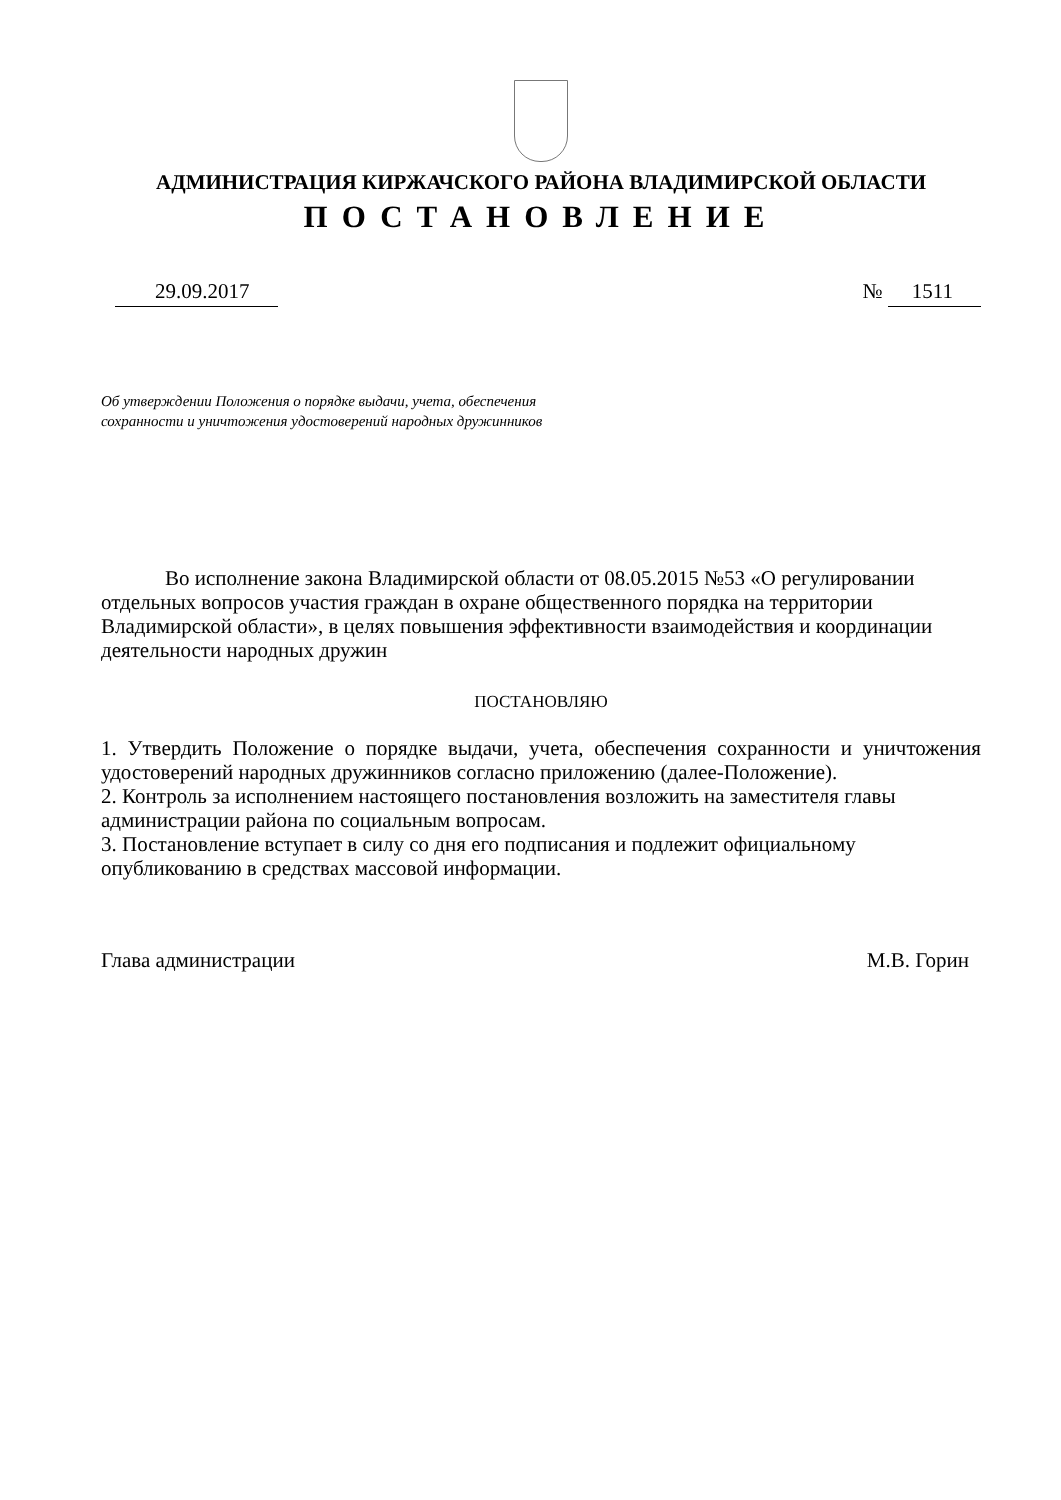АДМИНИСТРАЦИЯ КИРЖАЧСКОГО РАЙОНА ВЛАДИМИРСКОЙ ОБЛАСТИ
ПОСТАНОВЛЕНИЕ
29.09.2017 № 1511
Об утверждении Положения о порядке выдачи, учета, обеспечения
сохранности и уничтожения удостоверений народных дружинников
Во исполнение закона Владимирской области от 08.05.2015 №53 «О регулировании отдельных вопросов участия граждан в охране общественного порядка на территории Владимирской области», в целях повышения эффективности взаимодействия и координации деятельности народных дружин
ПОСТАНОВЛЯЮ
1. Утвердить Положение о порядке выдачи, учета, обеспечения сохранности и уничтожения удостоверений народных дружинников согласно приложению (далее-Положение).
2. Контроль за исполнением настоящего постановления возложить на заместителя главы администрации района по социальным вопросам.
3. Постановление вступает в силу со дня его подписания и подлежит официальному опубликованию в средствах массовой информации.
Глава администрации М.В. Горин